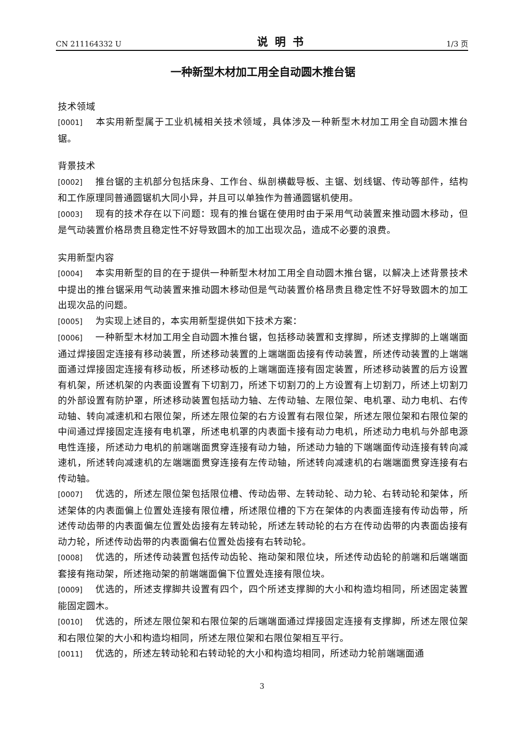CN 211164332 U 说明书 1/3 页
一种新型木材加工用全自动圆木推台锯
技术领域
[0001] 本实用新型属于工业机械相关技术领域，具体涉及一种新型木材加工用全自动圆木推台锯。
背景技术
[0002] 推台锯的主机部分包括床身、工作台、纵剖横截导板、主锯、划线锯、传动等部件，结构和工作原理同普通圆锯机大同小异，并且可以单独作为普通圆锯机使用。
[0003] 现有的技术存在以下问题：现有的推台锯在使用时由于采用气动装置来推动圆木移动，但是气动装置价格昂贵且稳定性不好导致圆木的加工出现次品，造成不必要的浪费。
实用新型内容
[0004] 本实用新型的目的在于提供一种新型木材加工用全自动圆木推台锯，以解决上述背景技术中提出的推台锯采用气动装置来推动圆木移动但是气动装置价格昂贵且稳定性不好导致圆木的加工出现次品的问题。
[0005] 为实现上述目的，本实用新型提供如下技术方案：
[0006] 一种新型木材加工用全自动圆木推台锯，包括移动装置和支撑脚，所述支撑脚的上端端面通过焊接固定连接有移动装置，所述移动装置的上端端面齿接有传动装置，所述传动装置的上端端面通过焊接固定连接有移动板，所述移动板的上端端面连接有固定装置，所述移动装置的后方设置有机架，所述机架的内表面设置有下切割刀，所述下切割刀的上方设置有上切割刀，所述上切割刀的外部设置有防护罩，所述移动装置包括动力轴、左传动轴、左限位架、电机罩、动力电机、右传动轴、转向减速机和右限位架，所述左限位架的右方设置有右限位架，所述左限位架和右限位架的中间通过焊接固定连接有电机罩，所述电机罩的内表面卡接有动力电机，所述动力电机与外部电源电性连接，所述动力电机的前端端面贯穿连接有动力轴，所述动力轴的下端端面传动连接有转向减速机，所述转向减速机的左端端面贯穿连接有左传动轴，所述转向减速机的右端端面贯穿连接有右传动轴。
[0007] 优选的，所述左限位架包括限位槽、传动齿带、左转动轮、动力轮、右转动轮和架体，所述架体的内表面偏上位置处连接有限位槽，所述限位槽的下方在架体的内表面连接有传动齿带，所述传动齿带的内表面偏左位置处齿接有左转动轮，所述左转动轮的右方在传动齿带的内表面齿接有动力轮，所述传动齿带的内表面偏右位置处齿接有右转动轮。
[0008] 优选的，所述传动装置包括传动齿轮、拖动架和限位块，所述传动齿轮的前端和后端端面套接有拖动架，所述拖动架的前端端面偏下位置处连接有限位块。
[0009] 优选的，所述支撑脚共设置有四个，四个所述支撑脚的大小和构造均相同，所述固定装置能固定圆木。
[0010] 优选的，所述左限位架和右限位架的后端端面通过焊接固定连接有支撑脚，所述左限位架和右限位架的大小和构造均相同，所述左限位架和右限位架相互平行。
[0011] 优选的，所述左转动轮和右转动轮的大小和构造均相同，所述动力轮前端端面通
3